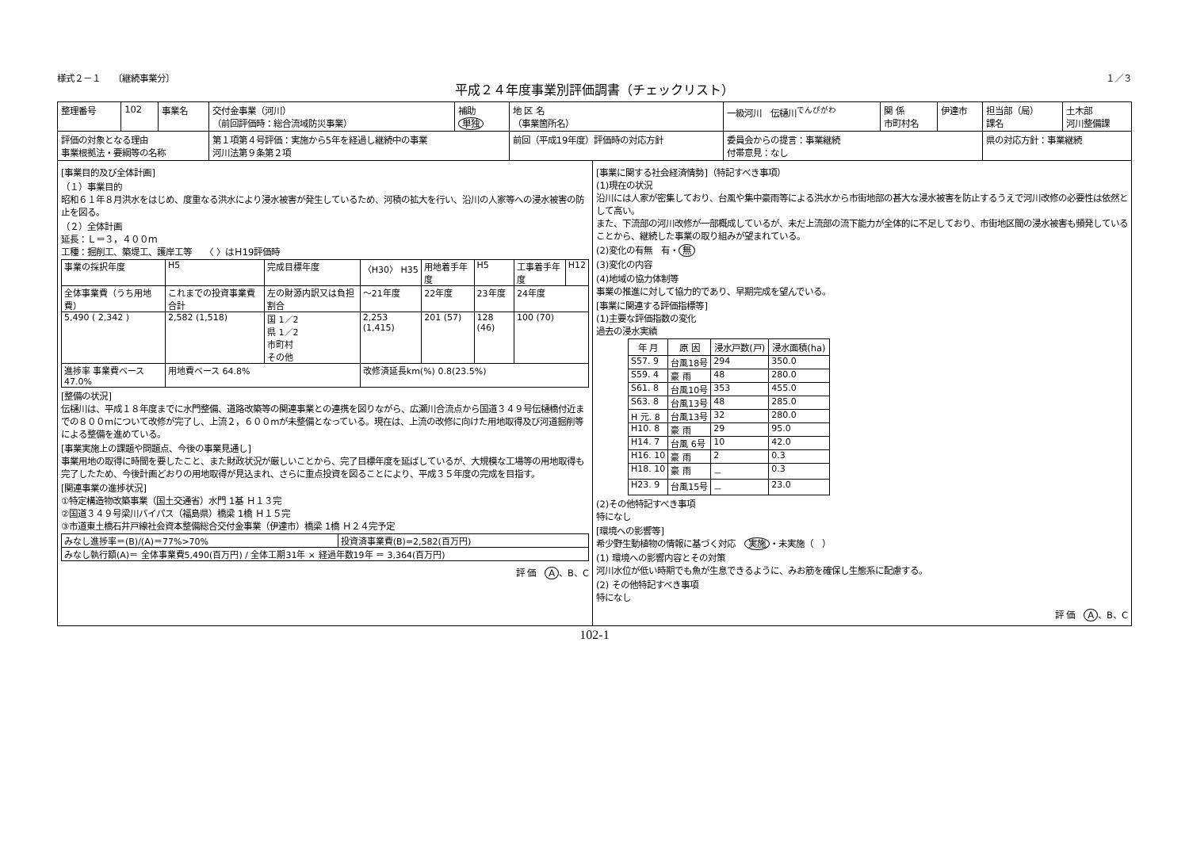様式２－１　　〔継続事業分〕 １／３
平成２４年度事業別評価調書（チェックリスト）
| 整理番号 | 102 | 事業名 | 交付金事業（河川） （前回評価時：総合流域防災事業） | 補助 単独 | 地 区 名 （事業箇所名） | 一級河川 伝樋川<sup>でんぴがわ</sup> | 関 係 市町村名 | 伊達市 | 担当部（局） 課名 | 土木部 河川整備課 |
| 評価の対象となる理由 事業根拠法・要綱等の名称 | | | 第１項第４号評価：実施から5年を経過し継続中の事業 河川法第９条第２項 | | 前回（平成19年度）評価時の対応方針 | 委員会からの提言：事業継続 付帯意見：なし | | | 県の対応方針：事業継続 | |
[事業目的及び全体計画]
（１）事業目的
昭和６１年８月洪水をはじめ、度重なる洪水により浸水被害が発生しているため、河積の拡大を行い、沿川の人家等への浸水被害の防止を図る。
（２）全体計画
延長：Ｌ＝３，４００ｍ
工種：掘削工、築堤工、護岸工等　　〈 〉はＨ19評価時
| 事業の採択年度 | H5 | 完成目標年度 | 〈H30〉 H35 | 用地着手年度 | H5 | 工事着手年度 | H12 |
| 全体事業費（うち用地費） | これまでの投資事業費合計 | 左の財源内訳又は負担割合 | ～21年度 | 22年度 | 23年度 | 24年度 | |
| 5,490 ( 2,342 ) | 2,582 (1,518) | 国 1／2 県 1／2 市町村 その他 | 2,253 (1,415) | 201 (57) | 128 (46) | 100 (70) | |
| 進捗率 事業費ベース 47.0% | 用地費ベース 64.8% | | 改修済延長km(%) 0.8(23.5%) | | | | |
[整備の状況]
伝樋川は、平成１８年度までに水門整備、道路改築等の関連事業との連携を図りながら、広瀬川合流点から国道３４９号伝樋橋付近までの８００mについて改修が完了し、上流２，６００mが未整備となっている。現在は、上流の改修に向けた用地取得及び河道掘削等による整備を進めている。
[事業実施上の課題や問題点、今後の事業見通し]
事業用地の取得に時間を要したこと、また財政状況が厳しいことから、完了目標年度を延ばしているが、大規模な工場等の用地取得も完了したため、今後計画どおりの用地取得が見込まれ、さらに重点投資を図ることにより、平成３５年度の完成を目指す。
[関連事業の進捗状況]
①特定構造物改築事業（国土交通省）水門 1基 Ｈ１３完
②国道３４９号梁川バイパス（福島県）橋梁 1橋 Ｈ１５完
③市道東土橋石井戸線社会資本整備総合交付金事業（伊達市）橋梁 1橋 Ｈ２４完予定
| みなし進捗率＝(B)/(A)＝77%>70% | 投資済事業費(B)=2,582(百万円) |
| みなし執行額(A)＝ 全体事業費5,490(百万円) / 全体工期31年 × 経過年数19年 ＝ 3,364(百万円) | |
評 価　A 、B、C
[事業に関する社会経済情勢]（特記すべき事項）
(1)現在の状況
沿川には人家が密集しており、台風や集中豪雨等による洪水から市街地部の甚大な浸水被害を防止するうえで河川改修の必要性は依然として高い。
また、下流部の河川改修が一部概成しているが、未だ上流部の流下能力が全体的に不足しており、市街地区間の浸水被害も頻発していることから、継続した事業の取り組みが望まれている。
(2)変化の有無　有・ 無
(3)変化の内容
(4)地域の協力体制等
事業の推進に対して協力的であり、早期完成を望んでいる。
[事業に関連する評価指標等]
(1)主要な評価指数の変化
過去の浸水実績
| 年 月 | 原 因 | 浸水戸数(戸) | 浸水面積(ha) |
| --- | --- | --- | --- |
| S57. 9 | 台風18号 | 294 | 350.0 |
| S59. 4 | 豪 雨 | 48 | 280.0 |
| S61. 8 | 台風10号 | 353 | 455.0 |
| S63. 8 | 台風13号 | 48 | 285.0 |
| H 元. 8 | 台風13号 | 32 | 280.0 |
| H10. 8 | 豪 雨 | 29 | 95.0 |
| H14. 7 | 台風 6号 | 10 | 42.0 |
| H16. 10 | 豪 雨 | 2 | 0.3 |
| H18. 10 | 豪 雨 | － | 0.3 |
| H23. 9 | 台風15号 | － | 23.0 |
(2)その他特記すべき事項
特になし
[環境への影響等]
希少野生動植物の情報に基づく対応　実施 ・未実施（　）
(1) 環境への影響内容とその対策
河川水位が低い時期でも魚が生息できるように、みお筋を確保し生態系に配慮する。
(2) その他特記すべき事項
特になし
評 価　A 、B、C
102-1